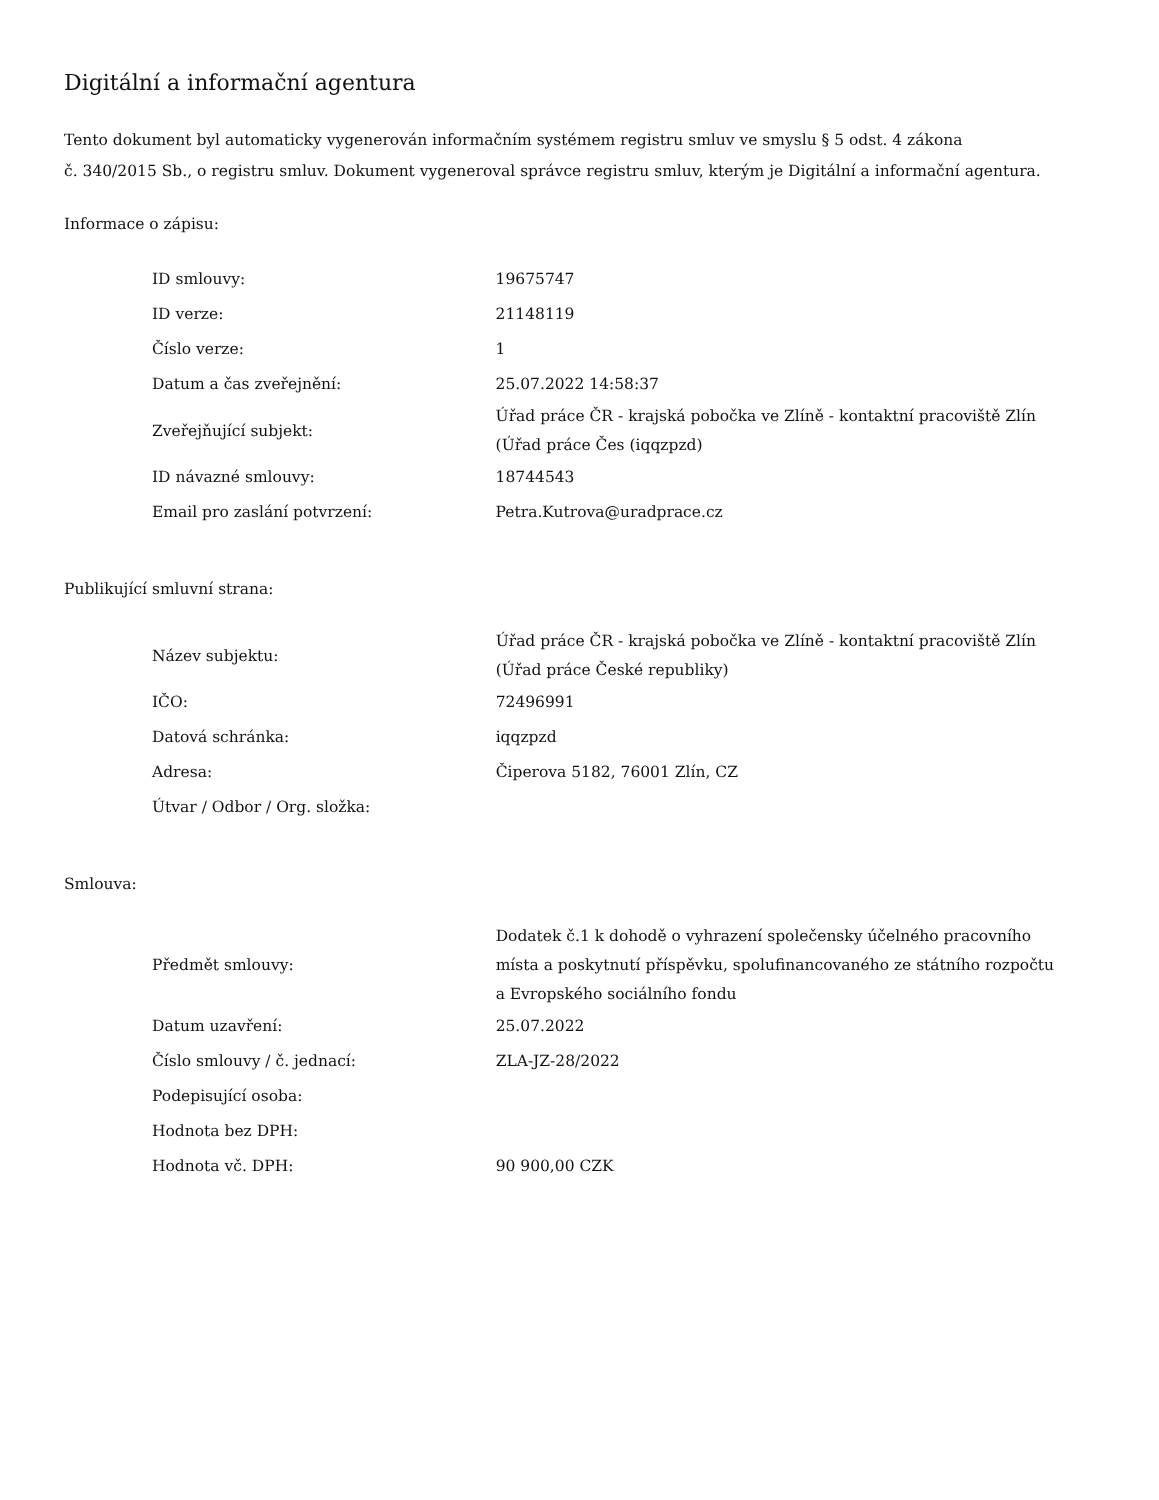Digitální a informační agentura
Tento dokument byl automaticky vygenerován informačním systémem registru smluv ve smyslu § 5 odst. 4 zákona
č. 340/2015 Sb., o registru smluv. Dokument vygeneroval správce registru smluv, kterým je Digitální a informační agentura.
Informace o zápisu:
| ID smlouvy: | 19675747 |
| ID verze: | 21148119 |
| Číslo verze: | 1 |
| Datum a čas zveřejnění: | 25.07.2022 14:58:37 |
| Zveřejňující subjekt: | Úřad práce ČR - krajská pobočka ve Zlíně - kontaktní pracoviště Zlín (Úřad práce Čes (iqqzpzd) |
| ID návazné smlouvy: | 18744543 |
| Email pro zaslání potvrzení: | Petra.Kutrova@uradprace.cz |
Publikující smluvní strana:
| Název subjektu: | Úřad práce ČR - krajská pobočka ve Zlíně - kontaktní pracoviště Zlín (Úřad práce České republiky) |
| IČO: | 72496991 |
| Datová schránka: | iqqzpzd |
| Adresa: | Čiperova 5182, 76001 Zlín, CZ |
| Útvar / Odbor / Org. složka: | |
Smlouva:
| Předmět smlouvy: | Dodatek č.1 k dohodě o vyhrazení společensky účelného pracovního místa a poskytnutí příspěvku, spolufinancovaného ze státního rozpočtu a Evropského sociálního fondu |
| Datum uzavření: | 25.07.2022 |
| Číslo smlouvy / č. jednací: | ZLA-JZ-28/2022 |
| Podepisující osoba: | |
| Hodnota bez DPH: | |
| Hodnota vč. DPH: | 90 900,00 CZK |